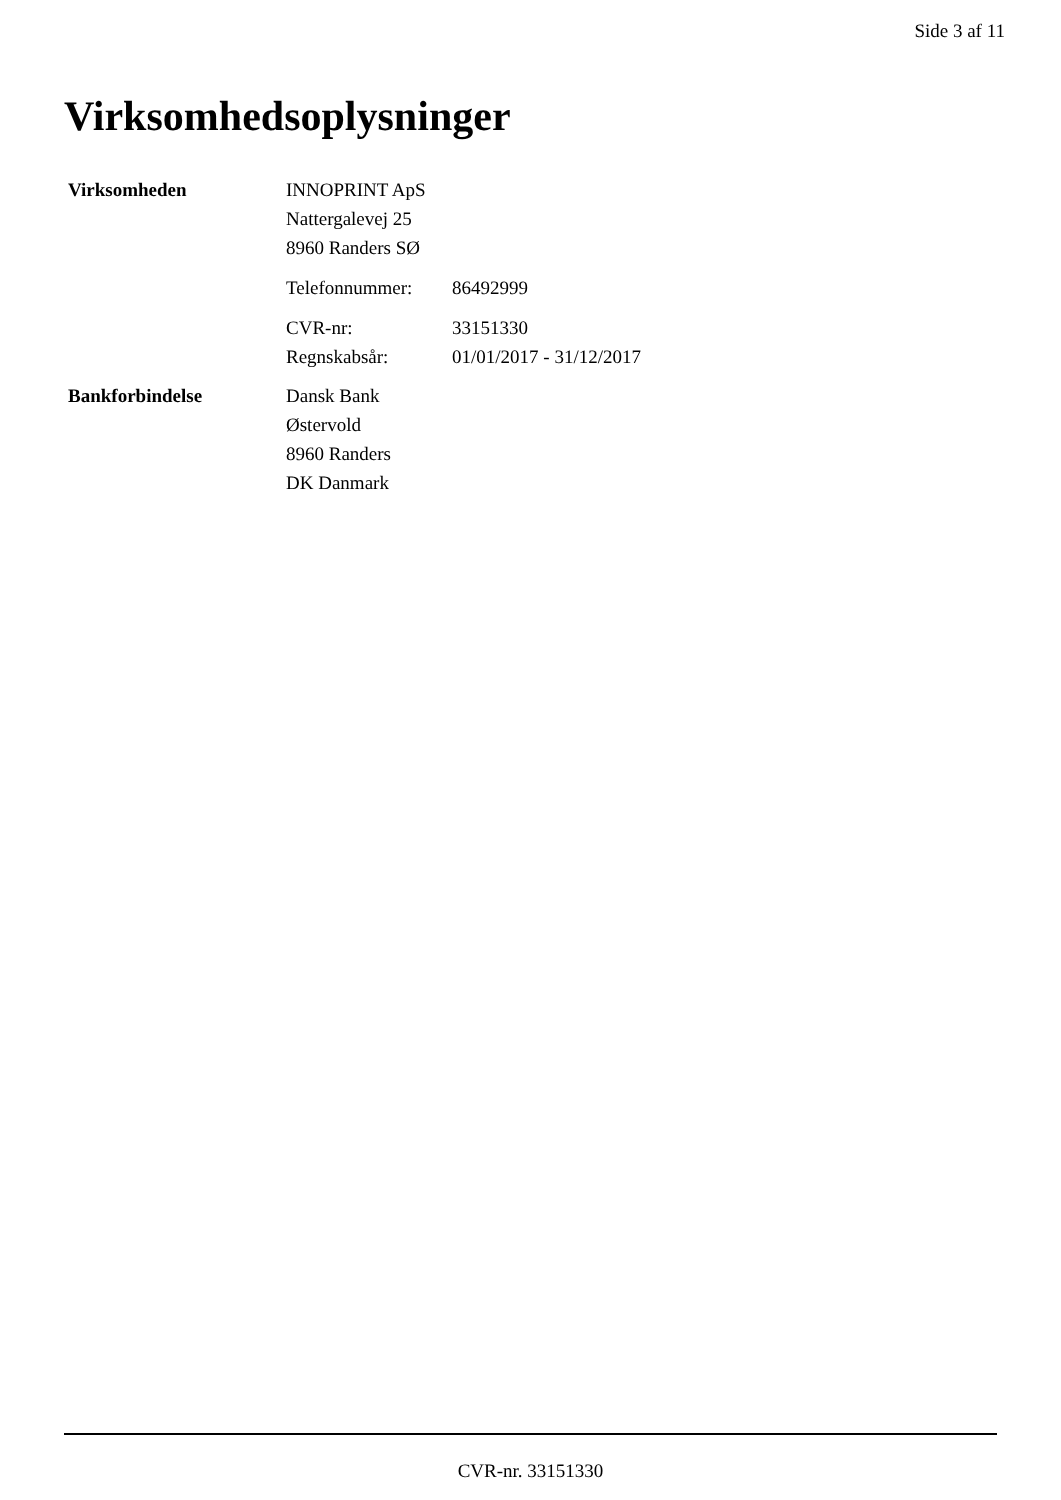Side 3 af 11
Virksomhedsoplysninger
Virksomheden INNOPRINT ApS
Nattergalevej 25
8960 Randers SØ
Telefonnummer: 86492999
CVR-nr: 33151330
Regnskabsår: 01/01/2017 - 31/12/2017
Bankforbindelse Dansk Bank
Østervold
8960 Randers
DK Danmark
CVR-nr. 33151330